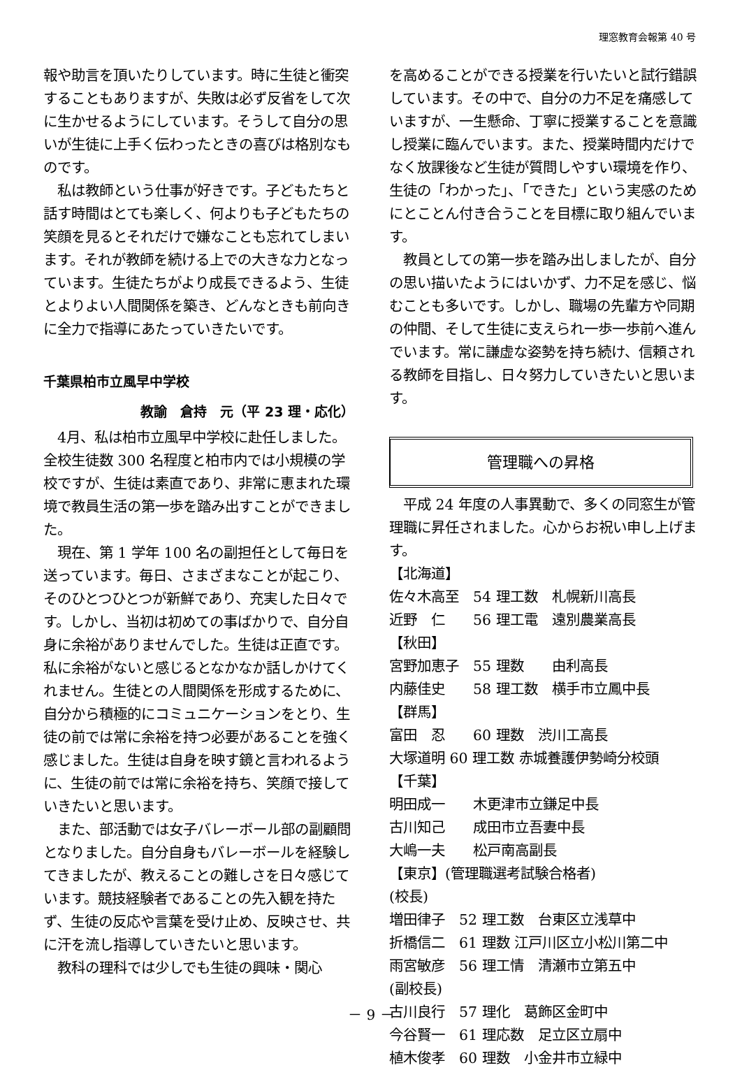理窓教育会報第 40 号
報や助言を頂いたりしています。時に生徒と衝突することもありますが、失敗は必ず反省をして次に生かせるようにしています。そうして自分の思いが生徒に上手く伝わったときの喜びは格別なものです。
　私は教師という仕事が好きです。子どもたちと話す時間はとても楽しく、何よりも子どもたちの笑顔を見るとそれだけで嫌なことも忘れてしまいます。それが教師を続ける上での大きな力となっています。生徒たちがより成長できるよう、生徒とよりよい人間関係を築き、どんなときも前向きに全力で指導にあたっていきたいです。
千葉県柏市立風早中学校
教諭　倉持　元（平 23 理・応化）
　4月、私は柏市立風早中学校に赴任しました。全校生徒数 300 名程度と柏市内では小規模の学校ですが、生徒は素直であり、非常に恵まれた環境で教員生活の第一歩を踏み出すことができました。
　現在、第 1 学年 100 名の副担任として毎日を送っています。毎日、さまざまなことが起こり、そのひとつひとつが新鮮であり、充実した日々です。しかし、当初は初めての事ばかりで、自分自身に余裕がありませんでした。生徒は正直です。私に余裕がないと感じるとなかなか話しかけてくれません。生徒との人間関係を形成するために、自分から積極的にコミュニケーションをとり、生徒の前では常に余裕を持つ必要があることを強く感じました。生徒は自身を映す鏡と言われるように、生徒の前では常に余裕を持ち、笑顔で接していきたいと思います。
　また、部活動では女子バレーボール部の副顧問となりました。自分自身もバレーボールを経験してきましたが、教えることの難しさを日々感じています。競技経験者であることの先入観を持たず、生徒の反応や言葉を受け止め、反映させ、共に汗を流し指導していきたいと思います。
　教科の理科では少しでも生徒の興味・関心
を高めることができる授業を行いたいと試行錯誤しています。その中で、自分の力不足を痛感していますが、一生懸命、丁寧に授業することを意識し授業に臨んでいます。また、授業時間内だけでなく放課後など生徒が質問しやすい環境を作り、生徒の「わかった」、「できた」という実感のためにとことん付き合うことを目標に取り組んでいます。
　教員としての第一歩を踏み出しましたが、自分の思い描いたようにはいかず、力不足を感じ、悩むことも多いです。しかし、職場の先輩方や同期の仲間、そして生徒に支えられ一歩一歩前へ進んでいます。常に謙虚な姿勢を持ち続け、信頼される教師を目指し、日々努力していきたいと思います。
管理職への昇格
　平成 24 年度の人事異動で、多くの同窓生が管理職に昇任されました。心からお祝い申し上げます。
【北海道】
佐々木高至　54 理工数　札幌新川高長
近野　仁　　56 理工電　遠別農業高長
【秋田】
宮野加恵子　55 理数　　由利高長
内藤佳史　　58 理工数　横手市立鳳中長
【群馬】
富田　忍　　60 理数　渋川工高長
大塚道明 60 理工数 赤城養護伊勢崎分校頭
【千葉】
明田成一　　木更津市立鎌足中長
古川知己　　成田市立吾妻中長
大嶋一夫　　松戸南高副長
【東京】(管理職選考試験合格者)
(校長)
増田律子　52 理工数　台東区立浅草中
折橋信二　61 理数 江戸川区立小松川第二中
雨宮敏彦　56 理工情　清瀬市立第五中
(副校長)
古川良行　57 理化　葛飾区金町中
今谷賢一　61 理応数　足立区立扇中
植木俊孝　60 理数　小金井市立緑中
－ 9 －